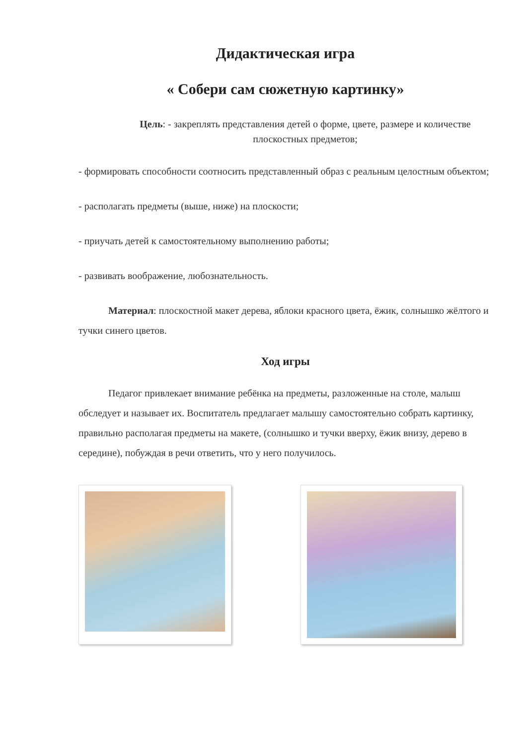Дидактическая игра
« Собери сам сюжетную картинку»
Цель: - закреплять представления детей о форме, цвете, размере и количестве плоскостных предметов;
- формировать способности соотносить представленный образ с реальным целостным объектом;
- располагать предметы (выше, ниже) на плоскости;
- приучать детей к самостоятельному выполнению работы;
- развивать воображение, любознательность.
Материал: плоскостной макет дерева, яблоки красного цвета, ёжик, солнышко жёлтого и тучки синего цветов.
Ход игры
Педагог привлекает внимание ребёнка на предметы, разложенные на столе, малыш обследует и называет их. Воспитатель предлагает малышу самостоятельно собрать картинку, правильно располагая предметы на макете, (солнышко и тучки вверху, ёжик внизу, дерево в середине), побуждая в речи ответить, что у него получилось.